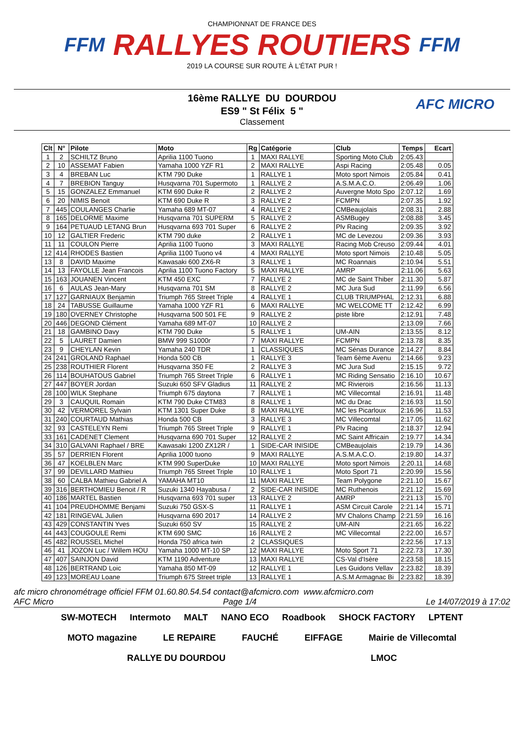FFM
CHAMPIONNAT DE FRANCE DES
RALLYES ROUTIERS
2019 LA COURSE SUR ROUTE À L'ÉTAT PUR !
FFM
16ème RALLYE DU DOURDOU
ES9 " St Félix 5 "
Classement
AFC MICRO
| Clt | N° | Pilote | Moto | Rg | Catégorie | Club | Temps | Ecart |
| --- | --- | --- | --- | --- | --- | --- | --- | --- |
| 1 | 2 | SCHILTZ Bruno | Aprilia 1100 Tuono | 1 | MAXI RALLYE | Sporting Moto Club | 2:05.43 | |
| 2 | 10 | ASSEMAT Fabien | Yamaha 1000 YZF R1 | 2 | MAXI RALLYE | Aspi Racing | 2:05.48 | 0.05 |
| 3 | 4 | BREBAN Luc | KTM 790 Duke | 1 | RALLYE 1 | Moto sport Nimois | 2:05.84 | 0.41 |
| 4 | 7 | BREBION Tanguy | Husqvarna 701 Supermoto | 1 | RALLYE 2 | A.S.M.A.C.O. | 2:06.49 | 1.06 |
| 5 | 15 | GONZALEZ Emmanuel | KTM 690 Duke R | 2 | RALLYE 2 | Auvergne Moto Spo | 2:07.12 | 1.69 |
| 6 | 20 | NIMIS Benoit | KTM 690 Duke R | 3 | RALLYE 2 | FCMPN | 2:07.35 | 1.92 |
| 7 | 445 | COULANGES Charlie | Yamaha 689 MT-07 | 4 | RALLYE 2 | CMBeaujolais | 2:08.31 | 2.88 |
| 8 | 165 | DELORME Maxime | Husqvarna 701 SUPERM | 5 | RALLYE 2 | ASMBugey | 2:08.88 | 3.45 |
| 9 | 164 | PETUAUD LETANG Brun | Husqvarna 693 701 Super | 6 | RALLYE 2 | Plv Racing | 2:09.35 | 3.92 |
| 10 | 12 | GALTIER Frederic | KTM 790 duke | 2 | RALLYE 1 | MC de Levezou | 2:09.36 | 3.93 |
| 11 | 11 | COULON Pierre | Aprilia 1100 Tuono | 3 | MAXI RALLYE | Racing Mob Creuso | 2:09.44 | 4.01 |
| 12 | 414 | RHODES Bastien | Aprilia 1100 Tuono v4 | 4 | MAXI RALLYE | Moto sport Nimois | 2:10.48 | 5.05 |
| 13 | 8 | DAVID Maxime | Kawasaki 600 ZX6-R | 3 | RALLYE 1 | MC Roannais | 2:10.94 | 5.51 |
| 14 | 13 | FAYOLLE Jean Francois | Aprilia 1100 Tuono Factory | 5 | MAXI RALLYE | AMRP | 2:11.06 | 5.63 |
| 15 | 163 | JOUANEN Vincent | KTM 450 EXC | 7 | RALLYE 2 | MC de Saint Thiber | 2:11.30 | 5.87 |
| 16 | 6 | AULAS Jean-Mary | Husqvarna 701 SM | 8 | RALLYE 2 | MC Jura Sud | 2:11.99 | 6.56 |
| 17 | 127 | GARNIAUX Benjamin | Triumph 765 Street Triple | 4 | RALLYE 1 | CLUB TRIUMPHAL | 2:12.31 | 6.88 |
| 18 | 24 | TABUSSE Guillaume | Yamaha 1000 YZF R1 | 6 | MAXI RALLYE | MC WELCOME TT | 2:12.42 | 6.99 |
| 19 | 180 | OVERNEY Christophe | Husqvarna 500 501 FE | 9 | RALLYE 2 | piste libre | 2:12.91 | 7.48 |
| 20 | 446 | DEGOND Clément | Yamaha 689 MT-07 | 10 | RALLYE 2 | | 2:13.09 | 7.66 |
| 21 | 18 | GAMBINO Davy | KTM 790 Duke | 5 | RALLYE 1 | UM-AIN | 2:13.55 | 8.12 |
| 22 | 5 | LAURET Damien | BMW 999 S1000r | 7 | MAXI RALLYE | FCMPN | 2:13.78 | 8.35 |
| 23 | 9 | CHEYLAN Kevin | Yamaha 240 TDR | 1 | CLASSIQUES | MC Sénas Durance | 2:14.27 | 8.84 |
| 24 | 241 | GROLAND Raphael | Honda 500 CB | 1 | RALLYE 3 | Team 6ème Avenu | 2:14.66 | 9.23 |
| 25 | 238 | ROUTHIER Florent | Husqvarna 350 FE | 2 | RALLYE 3 | MC Jura Sud | 2:15.15 | 9.72 |
| 26 | 114 | BOUHATOUS Gabriel | Triumph 765 Street Triple | 6 | RALLYE 1 | MC Riding Sensatio | 2:16.10 | 10.67 |
| 27 | 447 | BOYER Jordan | Suzuki 650 SFV Gladius | 11 | RALLYE 2 | MC Rivierois | 2:16.56 | 11.13 |
| 28 | 100 | WILK Stephane | Triumph 675 daytona | 7 | RALLYE 1 | MC Villecomtal | 2:16.91 | 11.48 |
| 29 | 3 | CAUQUIL Romain | KTM 790 Duke CTM83 | 8 | RALLYE 1 | MC du Drac | 2:16.93 | 11.50 |
| 30 | 42 | VERMOREL Sylvain | KTM 1301 Super Duke | 8 | MAXI RALLYE | MC les Picarloux | 2:16.96 | 11.53 |
| 31 | 240 | COURTAUD Mathias | Honda 500 CB | 3 | RALLYE 3 | MC Villecomtal | 2:17.05 | 11.62 |
| 32 | 93 | CASTELEYN Remi | Triumph 765 Street Triple | 9 | RALLYE 1 | Plv Racing | 2:18.37 | 12.94 |
| 33 | 161 | CADENET Clement | Husqvarna 690 701 Super | 12 | RALLYE 2 | MC Saint Affricain | 2:19.77 | 14.34 |
| 34 | 310 | GALVANI Raphael / BRE | Kawasaki 1200 ZX12R / | 1 | SIDE-CAR INISIDE | CMBeaujolais | 2:19.79 | 14.36 |
| 35 | 57 | DERRIEN Florent | Aprilia 1000 tuono | 9 | MAXI RALLYE | A.S.M.A.C.O. | 2:19.80 | 14.37 |
| 36 | 47 | KOELBLEN Marc | KTM 990 SuperDuke | 10 | MAXI RALLYE | Moto sport Nimois | 2:20.11 | 14.68 |
| 37 | 99 | DEVILLARD Mathieu | Triumph 765 Street Triple | 10 | RALLYE 1 | Moto Sport 71 | 2:20.99 | 15.56 |
| 38 | 60 | CALBA Mathieu Gabriel A | YAMAHA MT10 | 11 | MAXI RALLYE | Team Polygone | 2:21.10 | 15.67 |
| 39 | 316 | BERTHOMIEU Benoit / R | Suzuki 1340 Hayabusa / | 2 | SIDE-CAR INISIDE | MC Ruthenois | 2:21.12 | 15.69 |
| 40 | 186 | MARTEL Bastien | Husqvarna 693 701 super | 13 | RALLYE 2 | AMRP | 2:21.13 | 15.70 |
| 41 | 104 | PREUDHOMME Benjami | Suzuki 750 GSX-S | 11 | RALLYE 1 | ASM Circuit Carole | 2:21.14 | 15.71 |
| 42 | 181 | RINGEVAL Julien | Husqvarna 690 2017 | 14 | RALLYE 2 | MV Chalons Champ | 2:21.59 | 16.16 |
| 43 | 429 | CONSTANTIN Yves | Suzuki 650 SV | 15 | RALLYE 2 | UM-AIN | 2:21.65 | 16.22 |
| 44 | 443 | COUGOULE Remi | KTM 690 SMC | 16 | RALLYE 2 | MC Villecomtal | 2:22.00 | 16.57 |
| 45 | 482 | ROUSSEL Michel | Honda 750 africa twin | 2 | CLASSIQUES | | 2:22.56 | 17.13 |
| 46 | 41 | JOZON Luc / Willem HOU | Yamaha 1000 MT-10 SP | 12 | MAXI RALLYE | Moto Sport 71 | 2:22.73 | 17.30 |
| 47 | 407 | SAINJON David | KTM 1190 Adventure | 13 | MAXI RALLYE | CS-Val d'Isère | 2:23.58 | 18.15 |
| 48 | 126 | BERTRAND Loic | Yamaha 850 MT-09 | 12 | RALLYE 1 | Les Guidons Vellav | 2:23.82 | 18.39 |
| 49 | 123 | MOREAU Loane | Triumph 675 Street triple | 13 | RALLYE 1 | A.S.M Armagnac Bi | 2:23.82 | 18.39 |
afc micro chronométrage officiel FFM 01.60.80.54.54 contact@afcmicro.com www.afcmicro.com
AFC Micro Page 1/4 Le 14/07/2019 à 17:02
SW-MOTECH Intermoto MALT NANO ECO Roadbook SHOCK FACTORY LPTENT MOTO magazine LE REPAIRE FAUCHÉ EIFFAGE Mairie de Villecomtal RALLYE DU DOURDOU LMOC